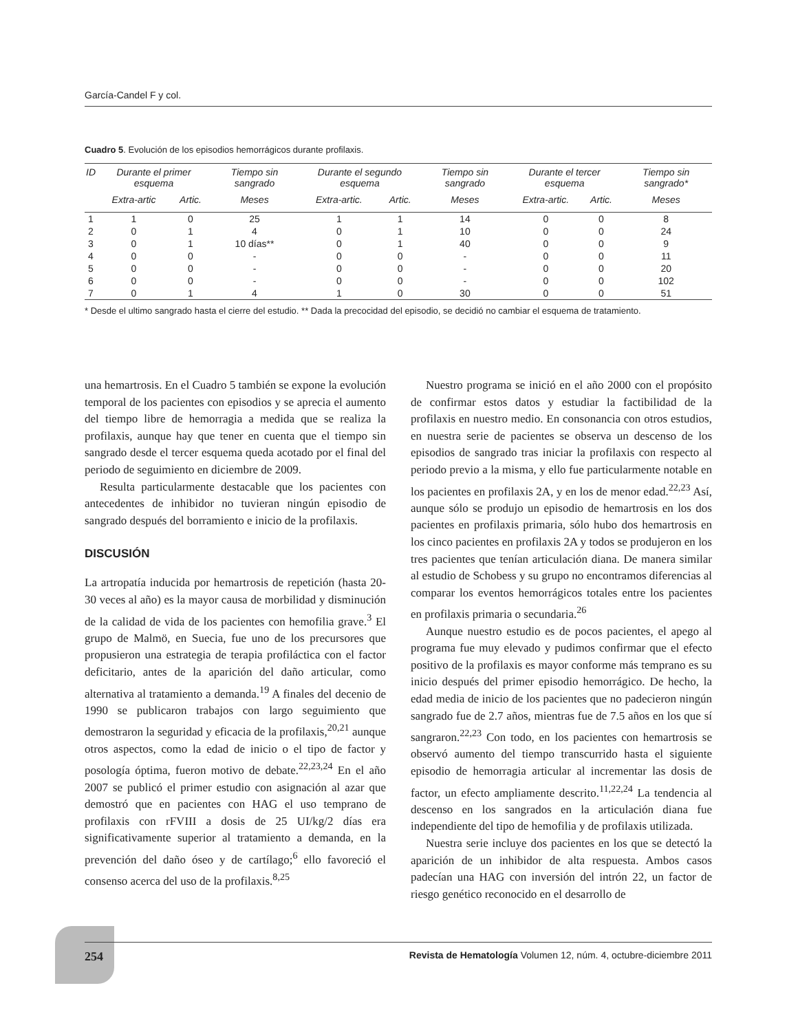García-Candel F y col.
Cuadro 5. Evolución de los episodios hemorrágicos durante profilaxis.
| ID | Durante el primer esquema | | Tiempo sin sangrado | Durante el segundo esquema | | Tiempo sin sangrado | Durante el tercer esquema | | Tiempo sin sangrado* |
| --- | --- | --- | --- | --- | --- | --- | --- | --- | --- |
| | Extra-artic | Artic. | Meses | Extra-artic. | Artic. | Meses | Extra-artic. | Artic. | Meses |
| 1 | 1 | 0 | 25 | 1 | 1 | 14 | 0 | 0 | 8 |
| 2 | 0 | 1 | 4 | 0 | 1 | 10 | 0 | 0 | 24 |
| 3 | 0 | 1 | 10 días** | 0 | 1 | 40 | 0 | 0 | 9 |
| 4 | 0 | 0 | - | 0 | 0 | - | 0 | 0 | 11 |
| 5 | 0 | 0 | - | 0 | 0 | - | 0 | 0 | 20 |
| 6 | 0 | 0 | - | 0 | 0 | - | 0 | 0 | 102 |
| 7 | 0 | 1 | 4 | 1 | 0 | 30 | 0 | 0 | 51 |
* Desde el ultimo sangrado hasta el cierre del estudio. ** Dada la precocidad del episodio, se decidió no cambiar el esquema de tratamiento.
una hemartrosis. En el Cuadro 5 también se expone la evolución temporal de los pacientes con episodios y se aprecia el aumento del tiempo libre de hemorragia a medida que se realiza la profilaxis, aunque hay que tener en cuenta que el tiempo sin sangrado desde el tercer esquema queda acotado por el final del periodo de seguimiento en diciembre de 2009.
Resulta particularmente destacable que los pacientes con antecedentes de inhibidor no tuvieran ningún episodio de sangrado después del borramiento e inicio de la profilaxis.
DISCUSIÓN
La artropatía inducida por hemartrosis de repetición (hasta 20-30 veces al año) es la mayor causa de morbilidad y disminución de la calidad de vida de los pacientes con hemofilia grave.<sup>3</sup> El grupo de Malmö, en Suecia, fue uno de los precursores que propusieron una estrategia de terapia profiláctica con el factor deficitario, antes de la aparición del daño articular, como alternativa al tratamiento a demanda.<sup>19</sup> A finales del decenio de 1990 se publicaron trabajos con largo seguimiento que demostraron la seguridad y eficacia de la profilaxis,<sup>20,21</sup> aunque otros aspectos, como la edad de inicio o el tipo de factor y posología óptima, fueron motivo de debate.<sup>22,23,24</sup> En el año 2007 se publicó el primer estudio con asignación al azar que demostró que en pacientes con HAG el uso temprano de profilaxis con rFVIII a dosis de 25 UI/kg/2 días era significativamente superior al tratamiento a demanda, en la prevención del daño óseo y de cartílago;<sup>6</sup> ello favoreció el consenso acerca del uso de la profilaxis.<sup>8,25</sup>
Nuestro programa se inició en el año 2000 con el propósito de confirmar estos datos y estudiar la factibilidad de la profilaxis en nuestro medio. En consonancia con otros estudios, en nuestra serie de pacientes se observa un descenso de los episodios de sangrado tras iniciar la profilaxis con respecto al periodo previo a la misma, y ello fue particularmente notable en los pacientes en profilaxis 2A, y en los de menor edad.<sup>22,23</sup> Así, aunque sólo se produjo un episodio de hemartrosis en los dos pacientes en profilaxis primaria, sólo hubo dos hemartrosis en los cinco pacientes en profilaxis 2A y todos se produjeron en los tres pacientes que tenían articulación diana. De manera similar al estudio de Schobess y su grupo no encontramos diferencias al comparar los eventos hemorrágicos totales entre los pacientes en profilaxis primaria o secundaria.<sup>26</sup>
Aunque nuestro estudio es de pocos pacientes, el apego al programa fue muy elevado y pudimos confirmar que el efecto positivo de la profilaxis es mayor conforme más temprano es su inicio después del primer episodio hemorrágico. De hecho, la edad media de inicio de los pacientes que no padecieron ningún sangrado fue de 2.7 años, mientras fue de 7.5 años en los que sí sangraron.<sup>22,23</sup> Con todo, en los pacientes con hemartrosis se observó aumento del tiempo transcurrido hasta el siguiente episodio de hemorragia articular al incrementar las dosis de factor, un efecto ampliamente descrito.<sup>11,22,24</sup> La tendencia al descenso en los sangrados en la articulación diana fue independiente del tipo de hemofilia y de profilaxis utilizada.
Nuestra serie incluye dos pacientes en los que se detectó la aparición de un inhibidor de alta respuesta. Ambos casos padecían una HAG con inversión del intrón 22, un factor de riesgo genético reconocido en el desarrollo de
254 Revista de Hematología Volumen 12, núm. 4, octubre-diciembre 2011